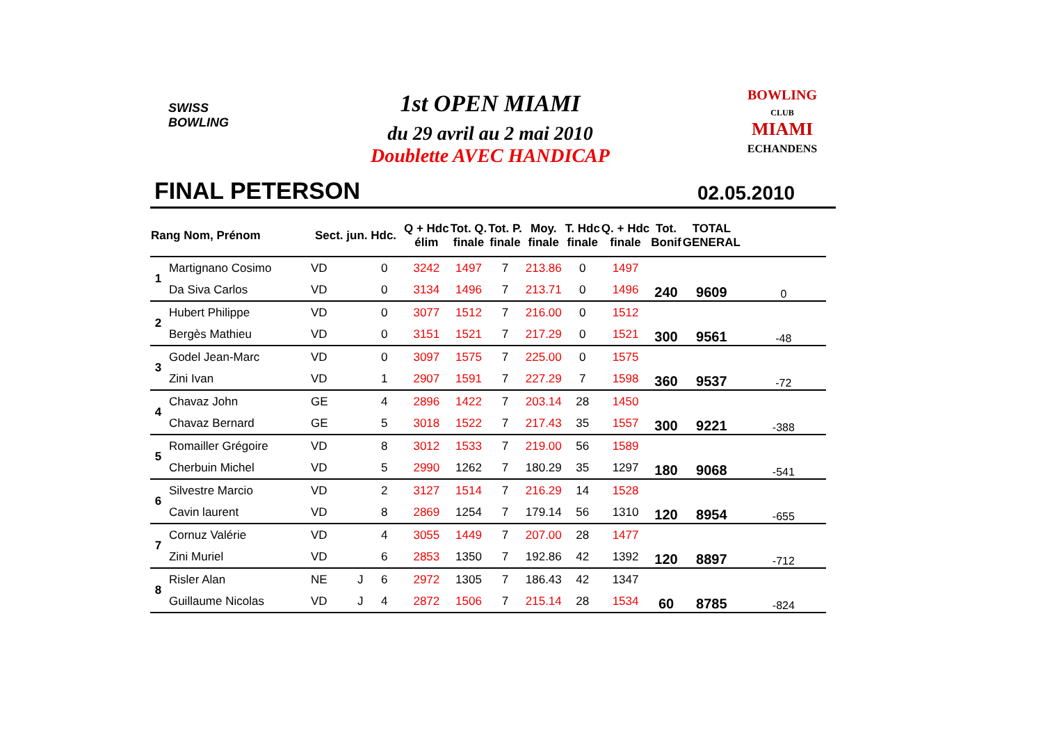SWISS
BOWLING
1st OPEN MIAMI
du 29 avril au 2 mai 2010
Doublette AVEC HANDICAP
BOWLING
CLUB
MIAMI
ECHANDENS
FINAL PETERSON 02.05.2010
| Rang Nom, Prénom | | Sect. jun. Hdc. | | | Q + Hdc élim | Tot. Q. finale | Tot. P. finale | Moy. finale | T. Hdc finale | Q. + Hdc finale | Tot. Bonif | TOTAL GENERAL | |
| --- | --- | --- | --- | --- | --- | --- | --- | --- | --- | --- | --- | --- | --- |
| 1 | Martignano Cosimo | VD | | 0 | 3242 | 1497 | 7 | 213.86 | 0 | 1497 | 240 | 9609 | 0 |
| | Da Siva Carlos | VD | | 0 | 3134 | 1496 | 7 | 213.71 | 0 | 1496 | | | |
| 2 | Hubert Philippe | VD | | 0 | 3077 | 1512 | 7 | 216.00 | 0 | 1512 | 300 | 9561 | -48 |
| | Bergès Mathieu | VD | | 0 | 3151 | 1521 | 7 | 217.29 | 0 | 1521 | | | |
| 3 | Godel Jean-Marc | VD | | 0 | 3097 | 1575 | 7 | 225.00 | 0 | 1575 | 360 | 9537 | -72 |
| | Zini Ivan | VD | | 1 | 2907 | 1591 | 7 | 227.29 | 7 | 1598 | | | |
| 4 | Chavaz John | GE | | 4 | 2896 | 1422 | 7 | 203.14 | 28 | 1450 | 300 | 9221 | -388 |
| | Chavaz Bernard | GE | | 5 | 3018 | 1522 | 7 | 217.43 | 35 | 1557 | | | |
| 5 | Romailler Grégoire | VD | | 8 | 3012 | 1533 | 7 | 219.00 | 56 | 1589 | 180 | 9068 | -541 |
| | Cherbuin Michel | VD | | 5 | 2990 | 1262 | 7 | 180.29 | 35 | 1297 | | | |
| 6 | Silvestre Marcio | VD | | 2 | 3127 | 1514 | 7 | 216.29 | 14 | 1528 | 120 | 8954 | -655 |
| | Cavin laurent | VD | | 8 | 2869 | 1254 | 7 | 179.14 | 56 | 1310 | | | |
| 7 | Cornuz Valérie | VD | | 4 | 3055 | 1449 | 7 | 207.00 | 28 | 1477 | 120 | 8897 | -712 |
| | Zini Muriel | VD | | 6 | 2853 | 1350 | 7 | 192.86 | 42 | 1392 | | | |
| 8 | Risler Alan | NE | J | 6 | 2972 | 1305 | 7 | 186.43 | 42 | 1347 | 60 | 8785 | -824 |
| | Guillaume Nicolas | VD | J | 4 | 2872 | 1506 | 7 | 215.14 | 28 | 1534 | | | |